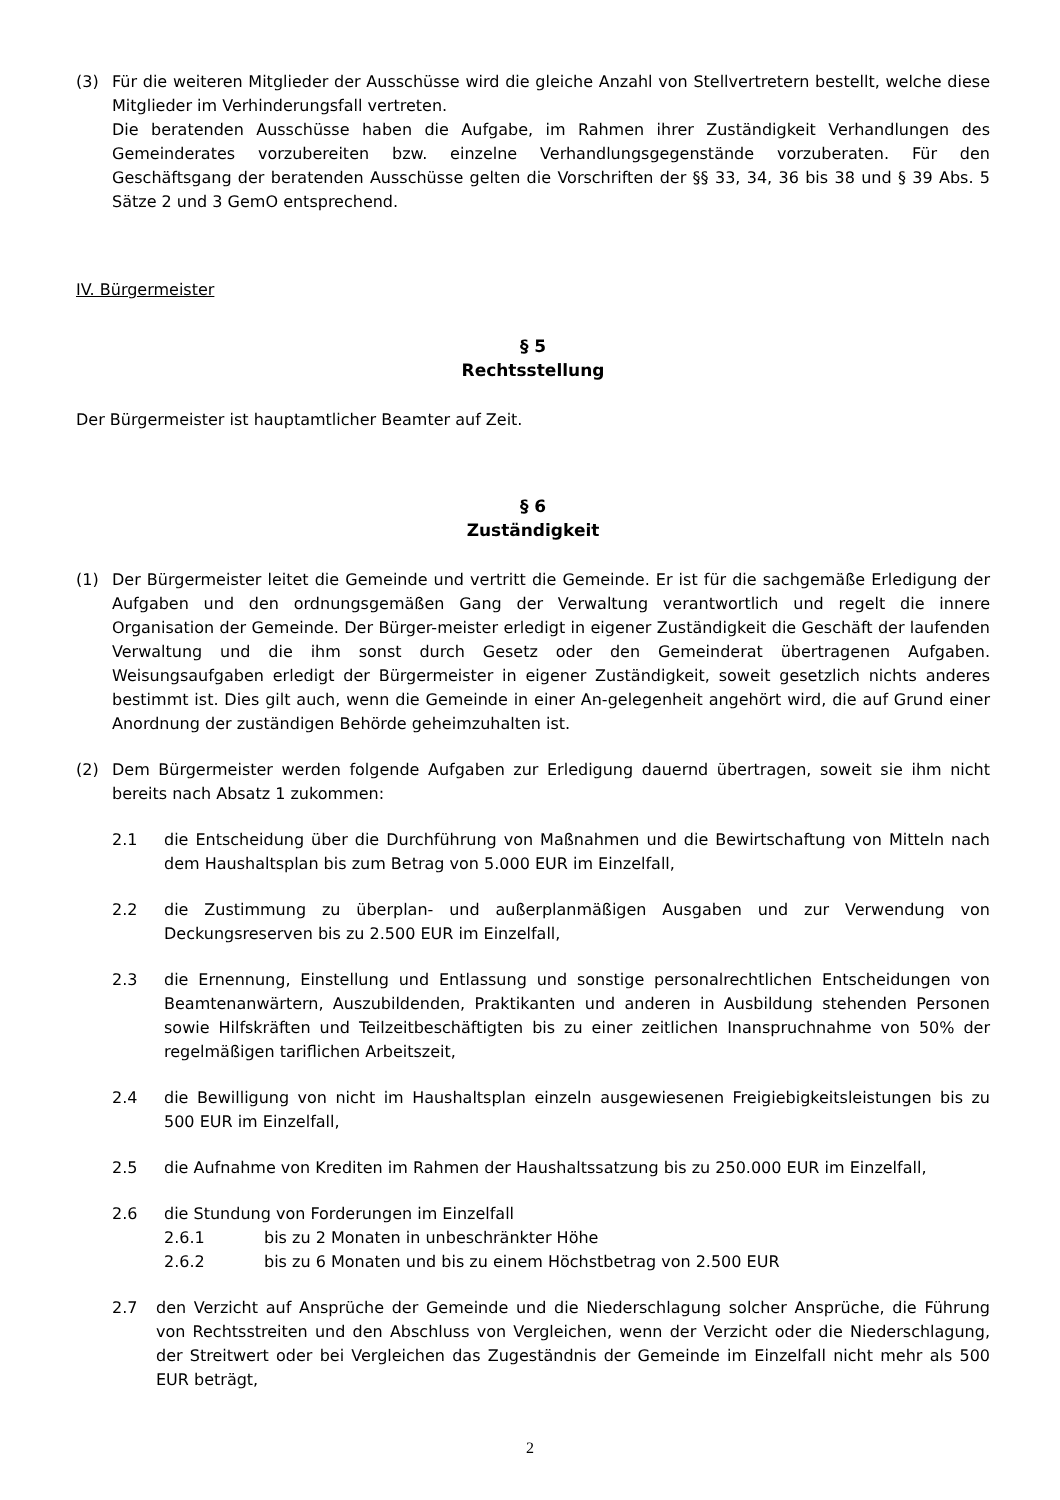(3) Für die weiteren Mitglieder der Ausschüsse wird die gleiche Anzahl von Stellvertretern bestellt, welche diese Mitglieder im Verhinderungsfall vertreten.
Die beratenden Ausschüsse haben die Aufgabe, im Rahmen ihrer Zuständigkeit Verhandlungen des Gemeinderates vorzubereiten bzw. einzelne Verhandlungsgegenstände vorzuberaten. Für den Geschäftsgang der beratenden Ausschüsse gelten die Vorschriften der §§ 33, 34, 36 bis 38 und § 39 Abs. 5 Sätze 2 und 3 GemO entsprechend.
IV. Bürgermeister
§ 5
Rechtsstellung
Der Bürgermeister ist hauptamtlicher Beamter auf Zeit.
§ 6
Zuständigkeit
(1) Der Bürgermeister leitet die Gemeinde und vertritt die Gemeinde. Er ist für die sachgemäße Erledigung der Aufgaben und den ordnungsgemäßen Gang der Verwaltung verantwortlich und regelt die innere Organisation der Gemeinde. Der Bürger-meister erledigt in eigener Zuständigkeit die Geschäft der laufenden Verwaltung und die ihm sonst durch Gesetz oder den Gemeinderat übertragenen Aufgaben. Weisungsaufgaben erledigt der Bürgermeister in eigener Zuständigkeit, soweit gesetzlich nichts anderes bestimmt ist. Dies gilt auch, wenn die Gemeinde in einer An-gelegenheit angehört wird, die auf Grund einer Anordnung der zuständigen Behörde geheimzuhalten ist.
(2) Dem Bürgermeister werden folgende Aufgaben zur Erledigung dauernd übertragen, soweit sie ihm nicht bereits nach Absatz 1 zukommen:
2.1 die Entscheidung über die Durchführung von Maßnahmen und die Bewirtschaftung von Mitteln nach dem Haushaltsplan bis zum Betrag von 5.000 EUR im Einzelfall,
2.2 die Zustimmung zu überplan- und außerplanmäßigen Ausgaben und zur Verwendung von Deckungsreserven bis zu 2.500 EUR im Einzelfall,
2.3 die Ernennung, Einstellung und Entlassung und sonstige personalrechtlichen Entscheidungen von Beamtenanwärtern, Auszubildenden, Praktikanten und anderen in Ausbildung stehenden Personen sowie Hilfskräften und Teilzeitbeschäftigten bis zu einer zeitlichen Inanspruchnahme von 50% der regelmäßigen tariflichen Arbeitszeit,
2.4 die Bewilligung von nicht im Haushaltsplan einzeln ausgewiesenen Freigiebigkeitsleistungen bis zu 500 EUR im Einzelfall,
2.5 die Aufnahme von Krediten im Rahmen der Haushaltssatzung bis zu 250.000 EUR im Einzelfall,
2.6 die Stundung von Forderungen im Einzelfall
2.6.1 bis zu 2 Monaten in unbeschränkter Höhe
2.6.2 bis zu 6 Monaten und bis zu einem Höchstbetrag von 2.500 EUR
2.7 den Verzicht auf Ansprüche der Gemeinde und die Niederschlagung solcher Ansprüche, die Führung von Rechtsstreiten und den Abschluss von Vergleichen, wenn der Verzicht oder die Niederschlagung, der Streitwert oder bei Vergleichen das Zugeständnis der Gemeinde im Einzelfall nicht mehr als 500 EUR beträgt,
2